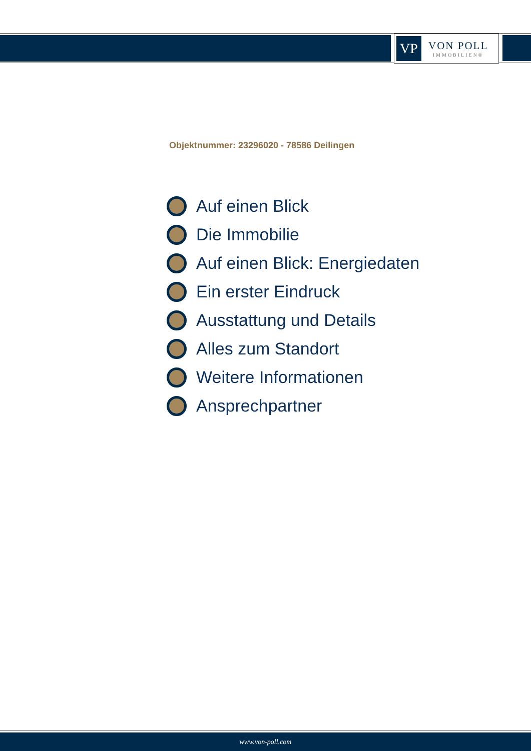VP
VON POLL
IMMOBILIEN®
Objektnummer: 23296020 - 78586 Deilingen
Auf einen Blick
Die Immobilie
Auf einen Blick: Energiedaten
Ein erster Eindruck
Ausstattung und Details
Alles zum Standort
Weitere Informationen
Ansprechpartner
www.von-poll.com